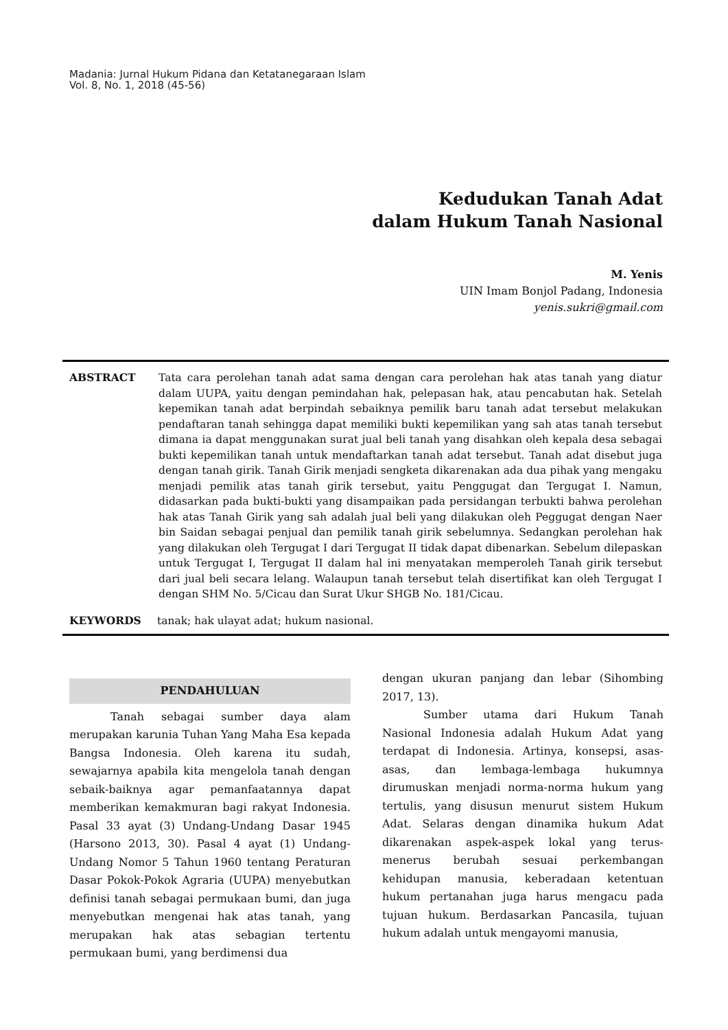Madania: Jurnal Hukum Pidana dan Ketatanegaraan Islam
Vol. 8, No. 1, 2018 (45-56)
Kedudukan Tanah Adat
dalam Hukum Tanah Nasional
M. Yenis
UIN Imam Bonjol Padang, Indonesia
yenis.sukri@gmail.com
ABSTRACT Tata cara perolehan tanah adat sama dengan cara perolehan hak atas tanah yang diatur dalam UUPA, yaitu dengan pemindahan hak, pelepasan hak, atau pencabutan hak. Setelah kepemikan tanah adat berpindah sebaiknya pemilik baru tanah adat tersebut melakukan pendaftaran tanah sehingga dapat memiliki bukti kepemilikan yang sah atas tanah tersebut dimana ia dapat menggunakan surat jual beli tanah yang disahkan oleh kepala desa sebagai bukti kepemilikan tanah untuk mendaftarkan tanah adat tersebut. Tanah adat disebut juga dengan tanah girik. Tanah Girik menjadi sengketa dikarenakan ada dua pihak yang mengaku menjadi pemilik atas tanah girik tersebut, yaitu Penggugat dan Tergugat I. Namun, didasarkan pada bukti-bukti yang disampaikan pada persidangan terbukti bahwa perolehan hak atas Tanah Girik yang sah adalah jual beli yang dilakukan oleh Peggugat dengan Naer bin Saidan sebagai penjual dan pemilik tanah girik sebelumnya. Sedangkan perolehan hak yang dilakukan oleh Tergugat I dari Tergugat II tidak dapat dibenarkan. Sebelum dilepaskan untuk Tergugat I, Tergugat II dalam hal ini menyatakan memperoleh Tanah girik tersebut dari jual beli secara lelang. Walaupun tanah tersebut telah disertifikat kan oleh Tergugat I dengan SHM No. 5/Cicau dan Surat Ukur SHGB No. 181/Cicau.
KEYWORDS tanak; hak ulayat adat; hukum nasional.
PENDAHULUAN
Tanah sebagai sumber daya alam merupakan karunia Tuhan Yang Maha Esa kepada Bangsa Indonesia. Oleh karena itu sudah, sewajarnya apabila kita mengelola tanah dengan sebaik-baiknya agar pemanfaatannya dapat memberikan kemakmuran bagi rakyat Indonesia. Pasal 33 ayat (3) Undang-Undang Dasar 1945 (Harsono 2013, 30). Pasal 4 ayat (1) Undang-Undang Nomor 5 Tahun 1960 tentang Peraturan Dasar Pokok-Pokok Agraria (UUPA) menyebutkan definisi tanah sebagai permukaan bumi, dan juga menyebutkan mengenai hak atas tanah, yang merupakan hak atas sebagian tertentu permukaan bumi, yang berdimensi dua
dengan ukuran panjang dan lebar (Sihombing 2017, 13).
Sumber utama dari Hukum Tanah Nasional Indonesia adalah Hukum Adat yang terdapat di Indonesia. Artinya, konsepsi, asas-asas, dan lembaga-lembaga hukumnya dirumuskan menjadi norma-norma hukum yang tertulis, yang disusun menurut sistem Hukum Adat. Selaras dengan dinamika hukum Adat dikarenakan aspek-aspek lokal yang terus-menerus berubah sesuai perkembangan kehidupan manusia, keberadaan ketentuan hukum pertanahan juga harus mengacu pada tujuan hukum. Berdasarkan Pancasila, tujuan hukum adalah untuk mengayomi manusia,